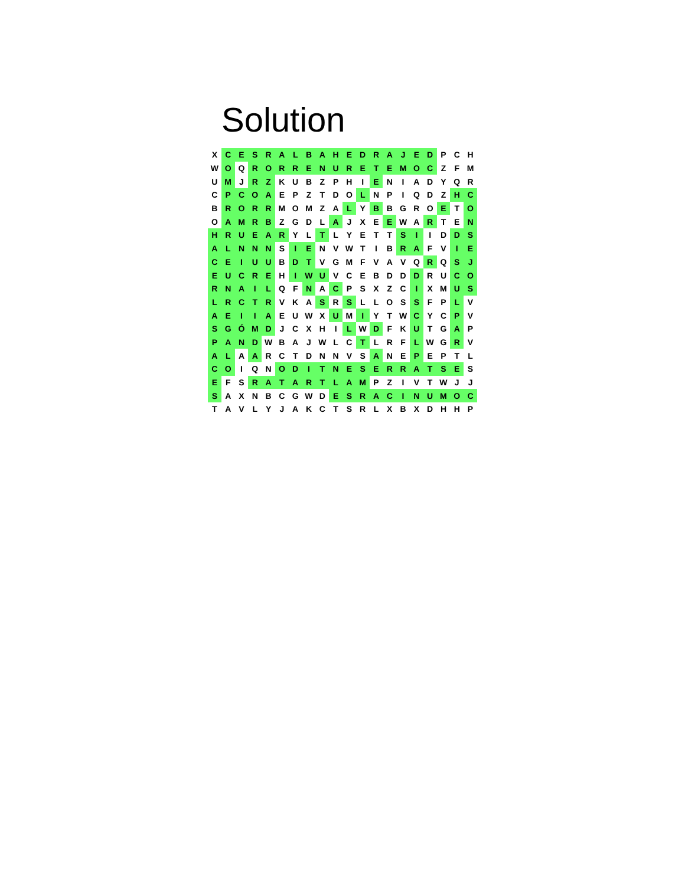Solution
| X | C | E | S | R | A | L | B | A | H | E | D | R | A | J | E | D | P | C | H |
| W | O | Q | R | O | R | R | E | N | U | R | E | T | E | M | O | C | Z | F | M |
| U | M | J | R | Z | K | U | B | Z | P | H | I | E | N | I | A | D | Y | Q | R |
| C | P | C | O | A | E | P | Z | T | D | O | L | N | P | I | Q | D | Z | H | C |
| B | R | O | R | R | M | O | M | Z | A | L | Y | B | B | G | R | O | E | T | O |
| O | A | M | R | B | Z | G | D | L | A | J | X | E | E | W | A | R | T | E | N |
| H | R | U | E | A | R | Y | L | T | L | Y | E | T | T | S | I | I | D | D | S |
| A | L | N | N | N | S | I | E | N | V | W | T | I | B | R | A | F | V | I | E |
| C | E | I | U | U | B | D | T | V | G | M | F | V | A | V | Q | R | Q | S | J |
| E | U | C | R | E | H | I | W | U | V | C | E | B | D | D | D | R | U | C | O |
| R | N | A | I | L | Q | F | N | A | C | P | S | X | Z | C | I | X | M | U | S |
| L | R | C | T | R | V | K | A | S | R | S | L | L | O | S | S | F | P | L | V |
| A | E | I | I | A | E | U | W | X | U | M | I | Y | T | W | C | Y | C | P | V |
| S | G | Ó | M | D | J | C | X | H | I | L | W | D | F | K | U | T | G | A | P |
| P | A | N | D | W | B | A | J | W | L | C | T | L | R | F | L | W | G | R | V |
| A | L | A | A | R | C | T | D | N | N | V | S | A | N | E | P | E | P | T | L |
| C | O | I | Q | N | O | D | I | T | N | E | S | E | R | R | A | T | S | E | S |
| E | F | S | R | A | T | A | R | T | L | A | M | P | Z | I | V | T | W | J | J |
| S | A | X | N | B | C | G | W | D | E | S | R | A | C | I | N | U | M | O | C |
| T | A | V | L | Y | J | A | K | C | T | S | R | L | X | B | X | D | H | H | P |